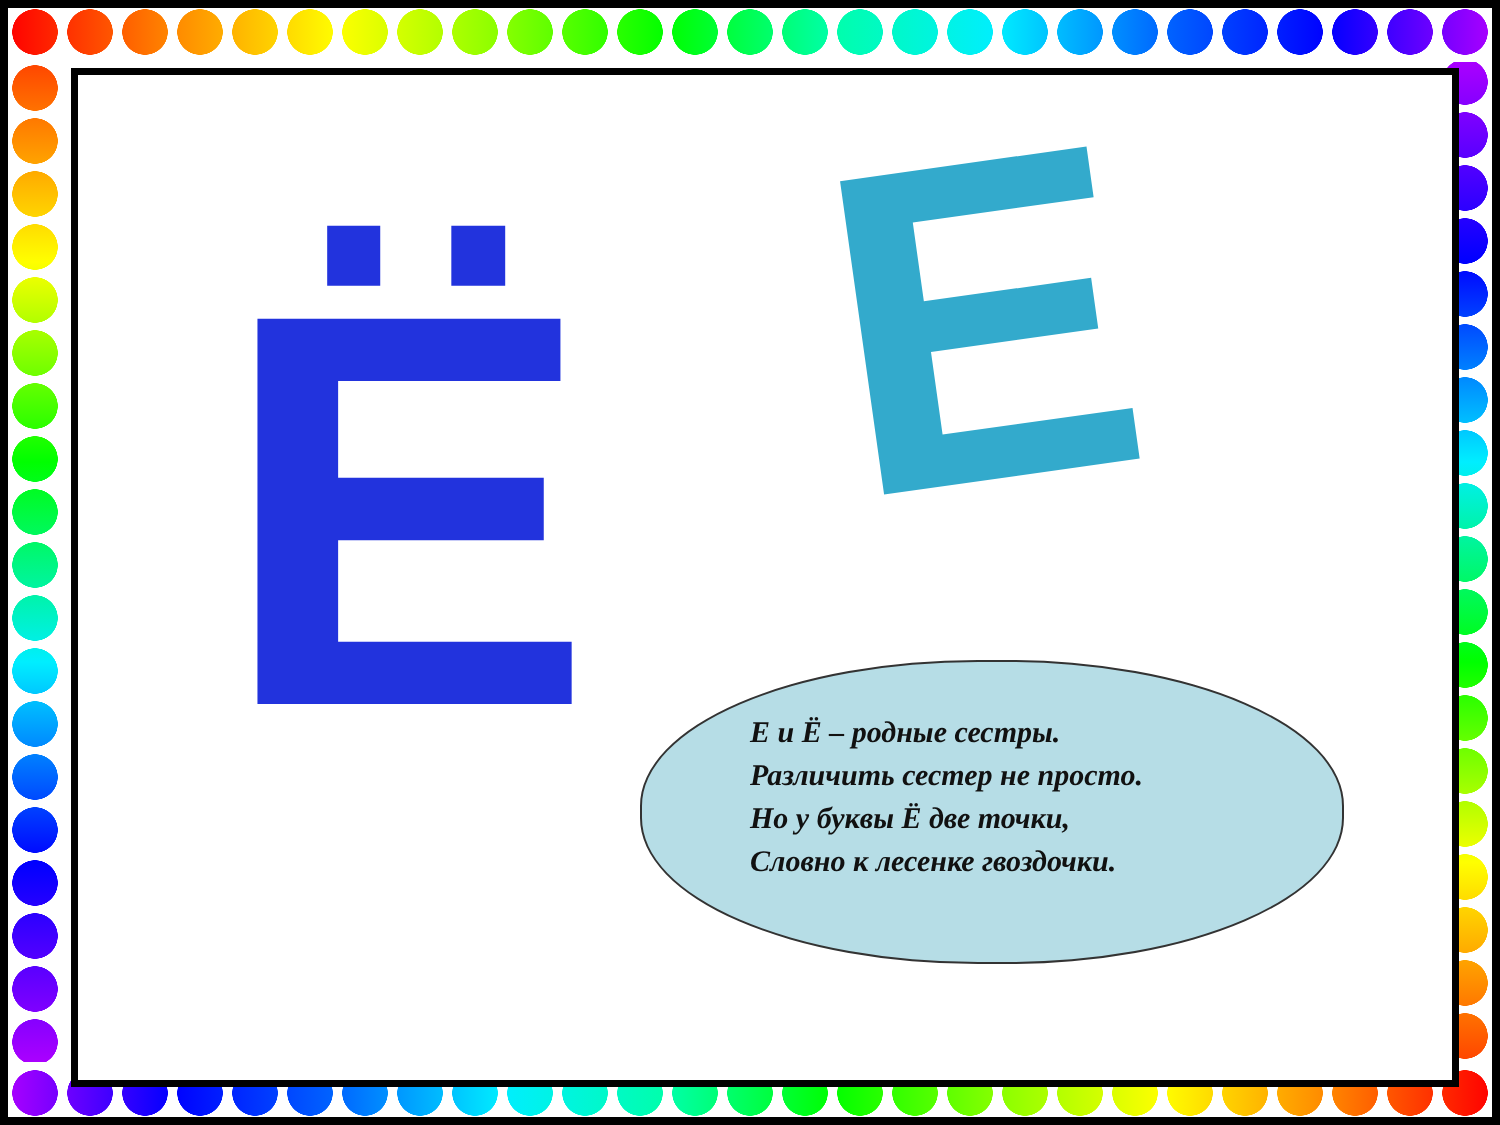Ё Е
Е и Ё – родные сестры.
Различить сестер не просто.
Но у буквы Ё две точки,
Словно к лесенке гвоздочки.